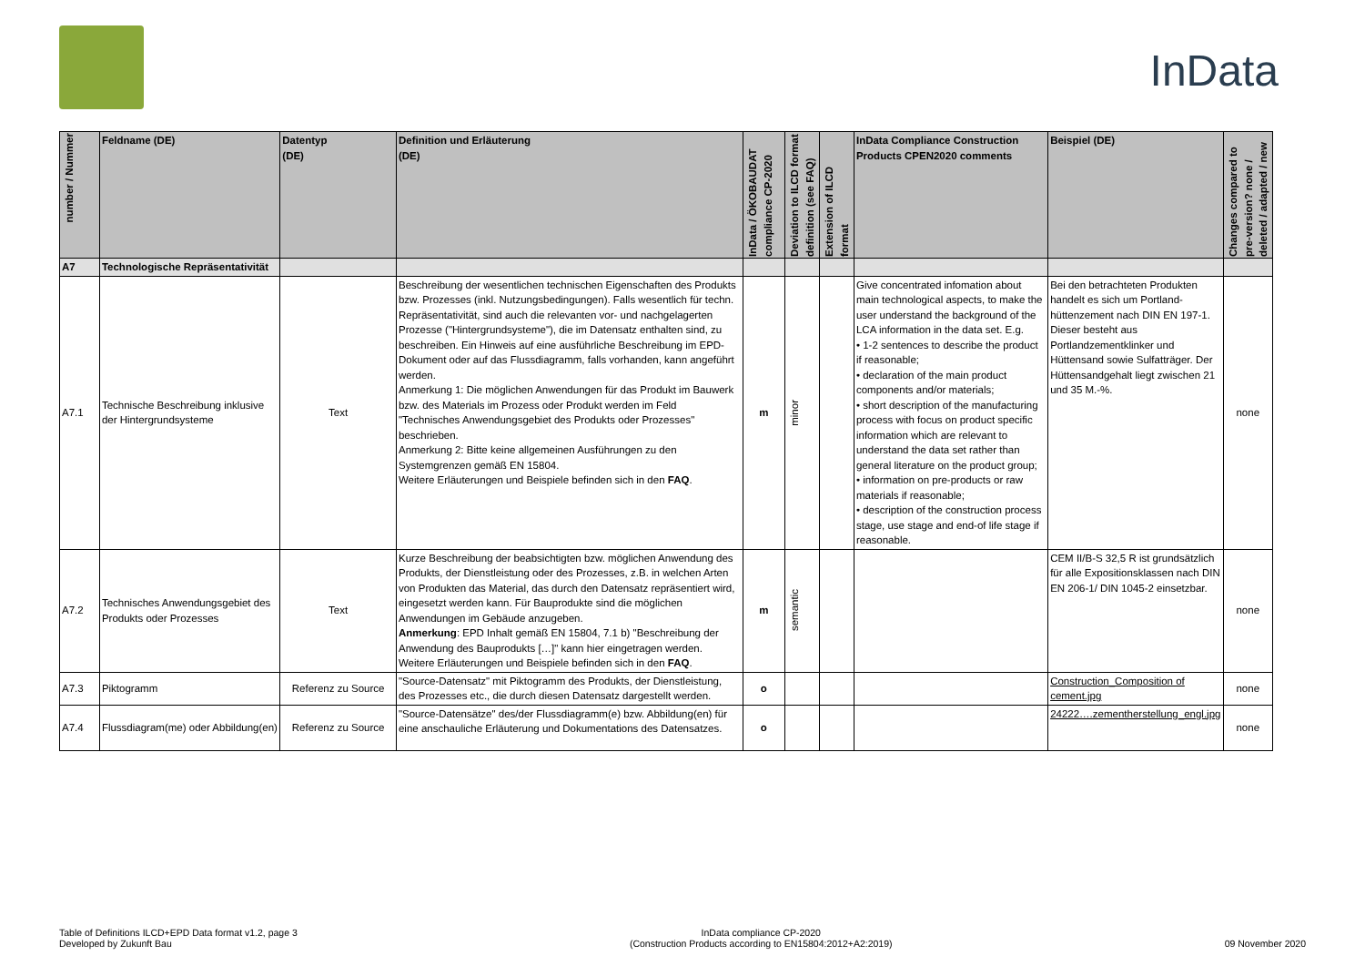InData
| number / Nummer | Feldname (DE) | Datentyp (DE) | Definition und Erläuterung (DE) | InData / ÖKOBAUDAT compliance CP-2020 | Deviation to ILCD format definition (see FAQ) | Extension of ILCD format | InData Compliance Construction Products CPEN2020 comments | Beispiel (DE) | Changes compared to pre-version? none / deleted / adapted / new |
| --- | --- | --- | --- | --- | --- | --- | --- | --- | --- |
| A7 | Technologische Repräsentativität | | | | | | | | |
| A7.1 | Technische Beschreibung inklusive der Hintergrundsysteme | Text | Beschreibung der wesentlichen technischen Eigenschaften des Produkts bzw. Prozesses (inkl. Nutzungsbedingungen). Falls wesentlich für techn. Repräsentativität, sind auch die relevanten vor- und nachgelagerten Prozesse ("Hintergrundsysteme"), die im Datensatz enthalten sind, zu beschreiben. Ein Hinweis auf eine ausführliche Beschreibung im EPD-Dokument oder auf das Flussdiagramm, falls vorhanden, kann angeführt werden. Anmerkung 1: Die möglichen Anwendungen für das Produkt im Bauwerk bzw. des Materials im Prozess oder Produkt werden im Feld "Technisches Anwendungsgebiet des Produkts oder Prozesses" beschrieben. Anmerkung 2: Bitte keine allgemeinen Ausführungen zu den Systemgrenzen gemäß EN 15804. Weitere Erläuterungen und Beispiele befinden sich in den FAQ . | m | minor | | Give concentrated infomation about main technological aspects, to make the user understand the background of the LCA information in the data set. E.g. • 1-2 sentences to describe the product if reasonable; • declaration of the main product components and/or materials; • short description of the manufacturing process with focus on product specific information which are relevant to understand the data set rather than general literature on the product group; • information on pre-products or raw materials if reasonable; • description of the construction process stage, use stage and end-of life stage if reasonable. | Bei den betrachteten Produkten handelt es sich um Portland-hüttenzement nach DIN EN 197-1. Dieser besteht aus Portlandzementklinker und Hüttensand sowie Sulfatträger. Der Hüttensandgehalt liegt zwischen 21 und 35 M.-%. | none |
| A7.2 | Technisches Anwendungsgebiet des Produkts oder Prozesses | Text | Kurze Beschreibung der beabsichtigten bzw. möglichen Anwendung des Produkts, der Dienstleistung oder des Prozesses, z.B. in welchen Arten von Produkten das Material, das durch den Datensatz repräsentiert wird, eingesetzt werden kann. Für Bauprodukte sind die möglichen Anwendungen im Gebäude anzugeben. Anmerkung : EPD Inhalt gemäß EN 15804, 7.1 b) "Beschreibung der Anwendung des Bauprodukts […]" kann hier eingetragen werden. Weitere Erläuterungen und Beispiele befinden sich in den FAQ . | m | semantic | | | CEM II/B-S 32,5 R ist grundsätzlich für alle Expositionsklassen nach DIN EN 206-1/ DIN 1045-2 einsetzbar. | none |
| A7.3 | Piktogramm | Referenz zu Source | "Source-Datensatz" mit Piktogramm des Produkts, der Dienstleistung, des Prozesses etc., die durch diesen Datensatz dargestellt werden. | o | | | | Construction_Composition of cement.jpg | none |
| A7.4 | Flussdiagram(me) oder Abbildung(en) | Referenz zu Source | "Source-Datensätze" des/der Flussdiagramm(e) bzw. Abbildung(en) für eine anschauliche Erläuterung und Dokumentations des Datensatzes. | o | | | | 24222….zementherstellung_engl.jpg | none |
Table of Definitions ILCD+EPD Data format v1.2, page 3
Developed by Zukunft Bau
InData compliance CP-2020
(Construction Products according to EN15804:2012+A2:2019)
09 November 2020